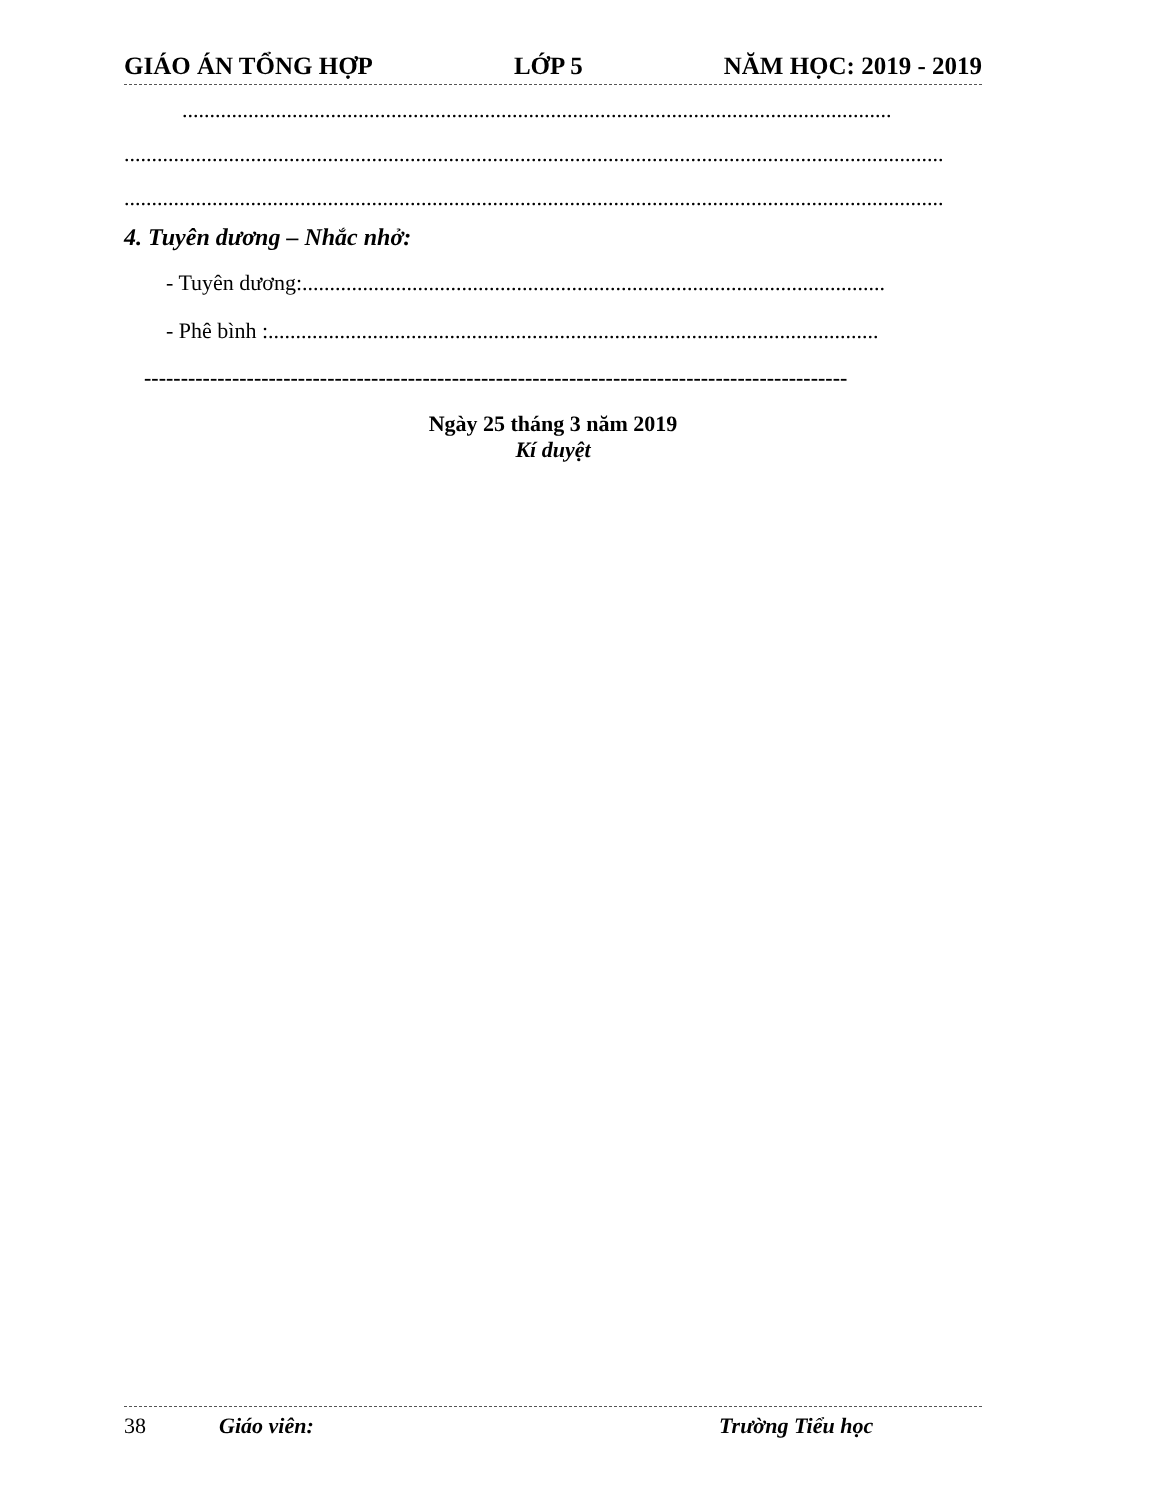GIÁO ÁN TỔNG HỢP LỚP 5 NĂM HỌC: 2019 - 2019
.................................................................................................................................
.....................................................................................................................................................
.....................................................................................................................................................
4. Tuyên dương – Nhắc nhở:
- Tuyên dương:..........................................................................................................
- Phê bình :...............................................................................................................
------------------------------------------------------------------------------------------------
Ngày 25 tháng 3 năm 2019
Kí duyệt
38 Giáo viên: Trường Tiểu học